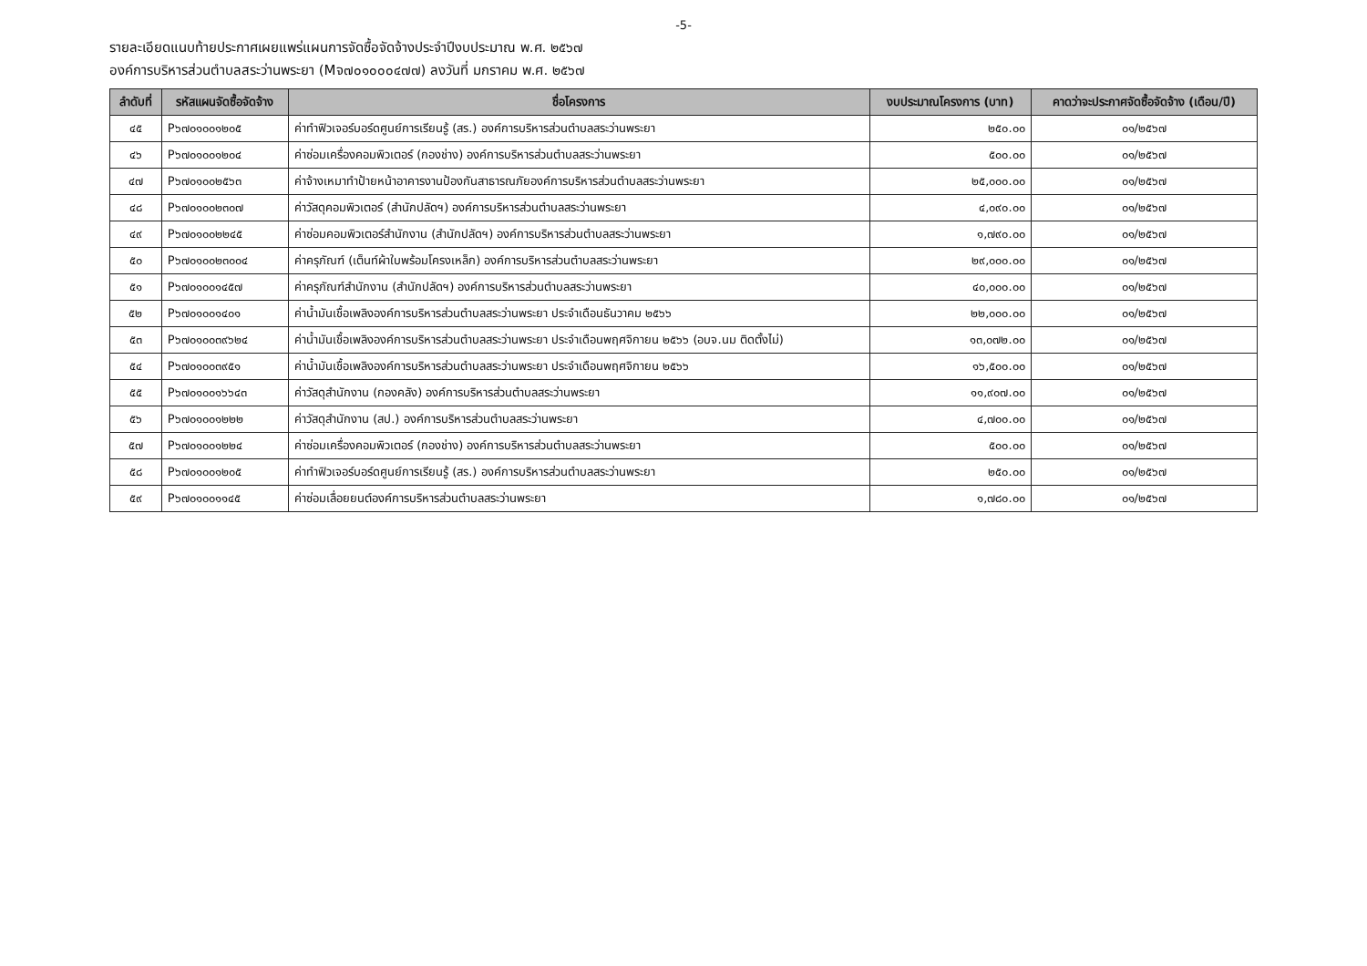-5-
รายละเอียดแนบท้ายประกาศเผยแพร่แผนการจัดซื้อจัดจ้างประจำปีงบประมาณ พ.ศ. ๒๕๖๗
องค์การบริหารส่วนตำบลสระว่านพระยา (Mจ๗๐๑๐๐๐๔๗๗) ลงวันที่ มกราคม พ.ศ. ๒๕๖๗
| ลำดับที่ | รหัสแผนจัดซื้อจัดจ้าง | ชื่อโครงการ | งบประมาณโครงการ (บาท) | คาดว่าจะประกาศจัดซื้อจัดจ้าง (เดือน/ปี) |
| --- | --- | --- | --- | --- |
| ๔๕ | P๖๗๐๑๐๐๑๒๐๕ | ค่าทำฟิวเจอร์บอร์ดศูนย์การเรียนรู้ (สร.) องค์การบริหารส่วนตำบลสระว่านพระยา | ๒๕๐.๐๐ | ๐๑/๒๕๖๗ |
| ๔๖ | P๖๗๐๑๐๐๑๒๐๔ | ค่าซ่อมเครื่องคอมพิวเตอร์ (กองช่าง) องค์การบริหารส่วนตำบลสระว่านพระยา | ๕๐๐.๐๐ | ๐๑/๒๕๖๗ |
| ๔๗ | P๖๗๐๑๐๐๒๕๖๓ | ค่าจ้างเหมาทำป้ายหน้าอาคารงานป้องกันสาธารณภัยองค์การบริหารส่วนตำบลสระว่านพระยา | ๒๕,๐๐๐.๐๐ | ๐๑/๒๕๖๗ |
| ๔๘ | P๖๗๐๑๐๐๒๓๐๗ | ค่าวัสดุคอมพิวเตอร์ (สำนักปลัดฯ) องค์การบริหารส่วนตำบลสระว่านพระยา | ๔,๐๙๐.๐๐ | ๐๑/๒๕๖๗ |
| ๔๙ | P๖๗๐๑๐๐๒๒๔๕ | ค่าซ่อมคอมพิวเตอร์สำนักงาน (สำนักปลัดฯ) องค์การบริหารส่วนตำบลสระว่านพระยา | ๑,๗๙๐.๐๐ | ๐๑/๒๕๖๗ |
| ๕๐ | P๖๗๐๑๐๐๒๓๐๐๔ | ค่าครุภัณฑ์ (เต็นท์ผ้าใบพร้อมโครงเหล็ก) องค์การบริหารส่วนตำบลสระว่านพระยา | ๒๙,๐๐๐.๐๐ | ๐๑/๒๕๖๗ |
| ๕๑ | P๖๗๐๑๐๐๑๔๕๗ | ค่าครุภัณฑ์สำนักงาน (สำนักปลัดฯ) องค์การบริหารส่วนตำบลสระว่านพระยา | ๔๐,๐๐๐.๐๐ | ๐๑/๒๕๖๗ |
| ๕๒ | P๖๗๐๑๐๐๑๔๐๑ | ค่าน้ำมันเชื้อเพลิงองค์การบริหารส่วนตำบลสระว่านพระยา ประจำเดือนธันวาคม ๒๕๖๖ | ๒๒,๐๐๐.๐๐ | ๐๑/๒๕๖๗ |
| ๕๓ | P๖๗๐๑๐๐๓๙๖๒๔ | ค่าน้ำมันเชื้อเพลิงองค์การบริหารส่วนตำบลสระว่านพระยา ประจำเดือนพฤศจิกายน ๒๕๖๖ (อบจ.นม ติดตั้งไม่) | ๑๓,๐๗๒.๐๐ | ๐๑/๒๕๖๗ |
| ๕๔ | P๖๗๐๑๐๐๓๙๕๑ | ค่าน้ำมันเชื้อเพลิงองค์การบริหารส่วนตำบลสระว่านพระยา ประจำเดือนพฤศจิกายน ๒๕๖๖ | ๑๖,๕๐๐.๐๐ | ๐๑/๒๕๖๗ |
| ๕๕ | P๖๗๐๑๐๐๑๖๖๔๓ | ค่าวัสดุสำนักงาน (กองคลัง) องค์การบริหารส่วนตำบลสระว่านพระยา | ๑๑,๙๐๗.๐๐ | ๐๑/๒๕๖๗ |
| ๕๖ | P๖๗๐๑๐๐๑๒๒๒ | ค่าวัสดุสำนักงาน (สป.) องค์การบริหารส่วนตำบลสระว่านพระยา | ๔,๗๐๐.๐๐ | ๐๑/๒๕๖๗ |
| ๕๗ | P๖๗๐๑๐๐๑๒๒๔ | ค่าซ่อมเครื่องคอมพิวเตอร์ (กองช่าง) องค์การบริหารส่วนตำบลสระว่านพระยา | ๕๐๐.๐๐ | ๐๑/๒๕๖๗ |
| ๕๘ | P๖๗๐๑๐๐๑๒๐๕ | ค่าทำฟิวเจอร์บอร์ดศูนย์การเรียนรู้ (สร.) องค์การบริหารส่วนตำบลสระว่านพระยา | ๒๕๐.๐๐ | ๐๑/๒๕๖๗ |
| ๕๙ | P๖๗๐๑๐๐๑๑๔๕ | ค่าซ่อมเลื่อยยนต์องค์การบริหารส่วนตำบลสระว่านพระยา | ๑,๗๘๐.๐๐ | ๐๑/๒๕๖๗ |